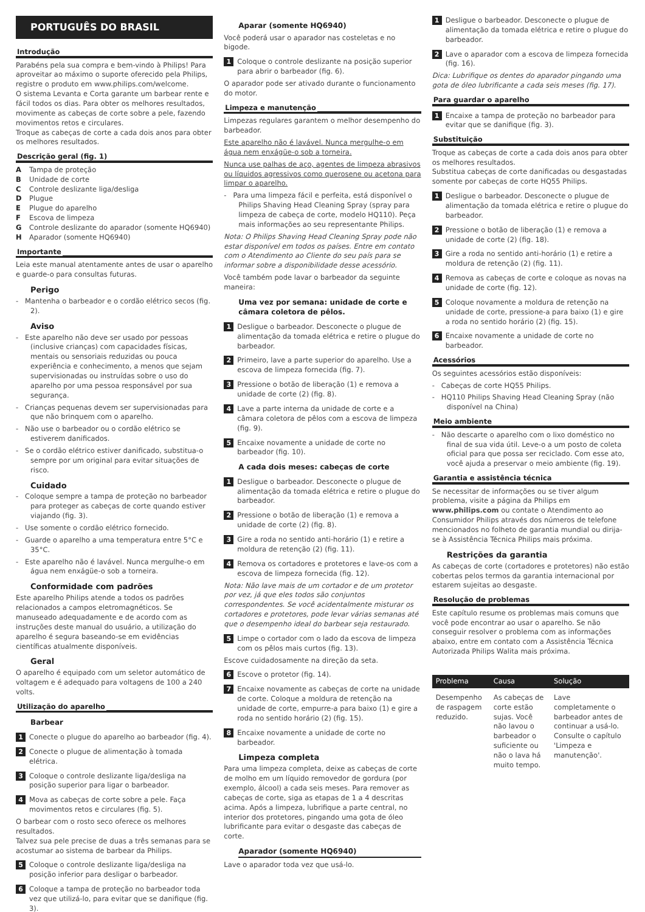PORTUGUÊS DO BRASIL
Introdução
Parabéns pela sua compra e bem-vindo à Philips! Para aproveitar ao máximo o suporte oferecido pela Philips, registre o produto em www.philips.com/welcome.
O sistema Levanta e Corta garante um barbear rente e fácil todos os dias. Para obter os melhores resultados, movimente as cabeças de corte sobre a pele, fazendo movimentos retos e circulares.
Troque as cabeças de corte a cada dois anos para obter os melhores resultados.
Descrição geral (fig. 1)
A Tampa de proteção
B Unidade de corte
C Controle deslizante liga/desliga
D Plugue
E Plugue do aparelho
F Escova de limpeza
G Controle deslizante do aparador (somente HQ6940)
H Aparador (somente HQ6940)
Importante
Leia este manual atentamente antes de usar o aparelho e guarde-o para consultas futuras.
Perigo
- Mantenha o barbeador e o cordão elétrico secos (fig. 2).
Aviso
- Este aparelho não deve ser usado por pessoas (inclusive crianças) com capacidades físicas, mentais ou sensoriais reduzidas ou pouca experiência e conhecimento, a menos que sejam supervisionadas ou instruídas sobre o uso do aparelho por uma pessoa responsável por sua segurança.
- Crianças pequenas devem ser supervisionadas para que não brinquem com o aparelho.
- Não use o barbeador ou o cordão elétrico se estiverem danificados.
- Se o cordão elétrico estiver danificado, substitua-o sempre por um original para evitar situações de risco.
Cuidado
- Coloque sempre a tampa de proteção no barbeador para proteger as cabeças de corte quando estiver viajando (fig. 3).
- Use somente o cordão elétrico fornecido.
- Guarde o aparelho a uma temperatura entre 5°C e 35°C.
- Este aparelho não é lavável. Nunca mergulhe-o em água nem enxágüe-o sob a torneira.
Conformidade com padrões
Este aparelho Philips atende a todos os padrões relacionados a campos eletromagnéticos. Se manuseado adequadamente e de acordo com as instruções deste manual do usuário, a utilização do aparelho é segura baseando-se em evidências científicas atualmente disponíveis.
Geral
O aparelho é equipado com um seletor automático de voltagem e é adequado para voltagens de 100 a 240 volts.
Utilização do aparelho
Barbear
1 Conecte o plugue do aparelho ao barbeador (fig. 4).
2 Conecte o plugue de alimentação à tomada elétrica.
3 Coloque o controle deslizante liga/desliga na posição superior para ligar o barbeador.
4 Mova as cabeças de corte sobre a pele. Faça movimentos retos e circulares (fig. 5).
O barbear com o rosto seco oferece os melhores resultados.
Talvez sua pele precise de duas a três semanas para se acostumar ao sistema de barbear da Philips.
5 Coloque o controle deslizante liga/desliga na posição inferior para desligar o barbeador.
6 Coloque a tampa de proteção no barbeador toda vez que utilizá-lo, para evitar que se danifique (fig. 3).
Aparar (somente HQ6940)
Você poderá usar o aparador nas costeletas e no bigode.
1 Coloque o controle deslizante na posição superior para abrir o barbeador (fig. 6).
O aparador pode ser ativado durante o funcionamento do motor.
Limpeza e manutenção
Limpezas regulares garantem o melhor desempenho do barbeador.
Este aparelho não é lavável. Nunca mergulhe-o em água nem enxágüe-o sob a torneira.
Nunca use palhas de aço, agentes de limpeza abrasivos ou líquidos agressivos como querosene ou acetona para limpar o aparelho.
- Para uma limpeza fácil e perfeita, está disponível o Philips Shaving Head Cleaning Spray (spray para limpeza de cabeça de corte, modelo HQ110). Peça mais informações ao seu representante Philips.
Nota: O Philips Shaving Head Cleaning Spray pode não estar disponível em todos os países. Entre em contato com o Atendimento ao Cliente do seu país para se informar sobre a disponibilidade desse acessório.
Você também pode lavar o barbeador da seguinte maneira:
Uma vez por semana: unidade de corte e câmara coletora de pêlos.
1 Desligue o barbeador. Desconecte o plugue de alimentação da tomada elétrica e retire o plugue do barbeador.
2 Primeiro, lave a parte superior do aparelho. Use a escova de limpeza fornecida (fig. 7).
3 Pressione o botão de liberação (1) e remova a unidade de corte (2) (fig. 8).
4 Lave a parte interna da unidade de corte e a câmara coletora de pêlos com a escova de limpeza (fig. 9).
5 Encaixe novamente a unidade de corte no barbeador (fig. 10).
A cada dois meses: cabeças de corte
1 Desligue o barbeador. Desconecte o plugue de alimentação da tomada elétrica e retire o plugue do barbeador.
2 Pressione o botão de liberação (1) e remova a unidade de corte (2) (fig. 8).
3 Gire a roda no sentido anti-horário (1) e retire a moldura de retenção (2) (fig. 11).
4 Remova os cortadores e protetores e lave-os com a escova de limpeza fornecida (fig. 12).
Nota: Não lave mais de um cortador e de um protetor por vez, já que eles todos são conjuntos correspondentes. Se você acidentalmente misturar os cortadores e protetores, pode levar várias semanas até que o desempenho ideal do barbear seja restaurado.
5 Limpe o cortador com o lado da escova de limpeza com os pêlos mais curtos (fig. 13).
Escove cuidadosamente na direção da seta.
6 Escove o protetor (fig. 14).
7 Encaixe novamente as cabeças de corte na unidade de corte. Coloque a moldura de retenção na unidade de corte, empurre-a para baixo (1) e gire a roda no sentido horário (2) (fig. 15).
8 Encaixe novamente a unidade de corte no barbeador.
Limpeza completa
Para uma limpeza completa, deixe as cabeças de corte de molho em um líquido removedor de gordura (por exemplo, álcool) a cada seis meses. Para remover as cabeças de corte, siga as etapas de 1 a 4 descritas acima. Após a limpeza, lubrifique a parte central, no interior dos protetores, pingando uma gota de óleo lubrificante para evitar o desgaste das cabeças de corte.
Aparador (somente HQ6940)
Lave o aparador toda vez que usá-lo.
1 Desligue o barbeador. Desconecte o plugue de alimentação da tomada elétrica e retire o plugue do barbeador.
2 Lave o aparador com a escova de limpeza fornecida (fig. 16).
Dica: Lubrifique os dentes do aparador pingando uma gota de óleo lubrificante a cada seis meses (fig. 17).
Para guardar o aparelho
1 Encaixe a tampa de proteção no barbeador para evitar que se danifique (fig. 3).
Substituição
Troque as cabeças de corte a cada dois anos para obter os melhores resultados.
Substitua cabeças de corte danificadas ou desgastadas somente por cabeças de corte HQ55 Philips.
1 Desligue o barbeador. Desconecte o plugue de alimentação da tomada elétrica e retire o plugue do barbeador.
2 Pressione o botão de liberação (1) e remova a unidade de corte (2) (fig. 18).
3 Gire a roda no sentido anti-horário (1) e retire a moldura de retenção (2) (fig. 11).
4 Remova as cabeças de corte e coloque as novas na unidade de corte (fig. 12).
5 Coloque novamente a moldura de retenção na unidade de corte, pressione-a para baixo (1) e gire a roda no sentido horário (2) (fig. 15).
6 Encaixe novamente a unidade de corte no barbeador.
Acessórios
Os seguintes acessórios estão disponíveis:
- Cabeças de corte HQ55 Philips.
- HQ110 Philips Shaving Head Cleaning Spray (não disponível na China)
Meio ambiente
- Não descarte o aparelho com o lixo doméstico no final de sua vida útil. Leve-o a um posto de coleta oficial para que possa ser reciclado. Com esse ato, você ajuda a preservar o meio ambiente (fig. 19).
Garantia e assistência técnica
Se necessitar de informações ou se tiver algum problema, visite a página da Philips em www.philips.com ou contate o Atendimento ao Consumidor Philips através dos números de telefone mencionados no folheto de garantia mundial ou dirija-se à Assistência Técnica Philips mais próxima.
Restrições da garantia
As cabeças de corte (cortadores e protetores) não estão cobertas pelos termos da garantia internacional por estarem sujeitas ao desgaste.
Resolução de problemas
Este capítulo resume os problemas mais comuns que você pode encontrar ao usar o aparelho. Se não conseguir resolver o problema com as informações abaixo, entre em contato com a Assistência Técnica Autorizada Philips Walita mais próxima.
| Problema | Causa | Solução |
| --- | --- | --- |
| Desempenho de raspagem reduzido. | As cabeças de corte estão sujas. Você não lavou o barbeador o suficiente ou não o lava há muito tempo. | Lave completamente o barbeador antes de continuar a usá-lo. Consulte o capítulo 'Limpeza e manutenção'. |